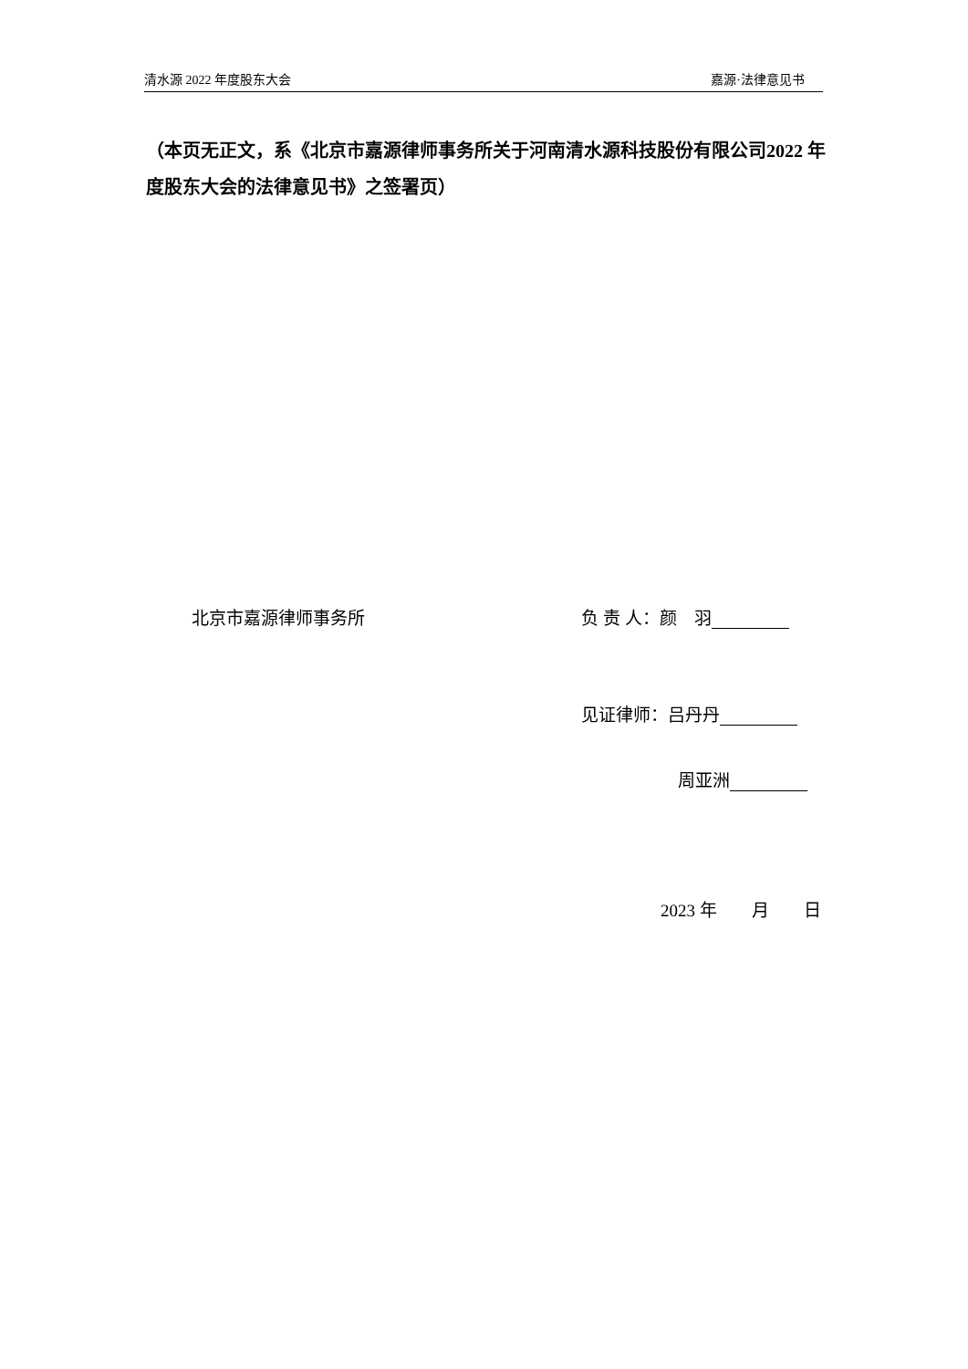清水源 2022 年度股东大会 嘉源·法律意见书
（本页无正文，系《北京市嘉源律师事务所关于河南清水源科技股份有限公司2022 年度股东大会的法律意见书》之签署页）
北京市嘉源律师事务所 负 责 人：颜　羽
见证律师：吕丹丹
周亚洲
2023 年　　月　　日